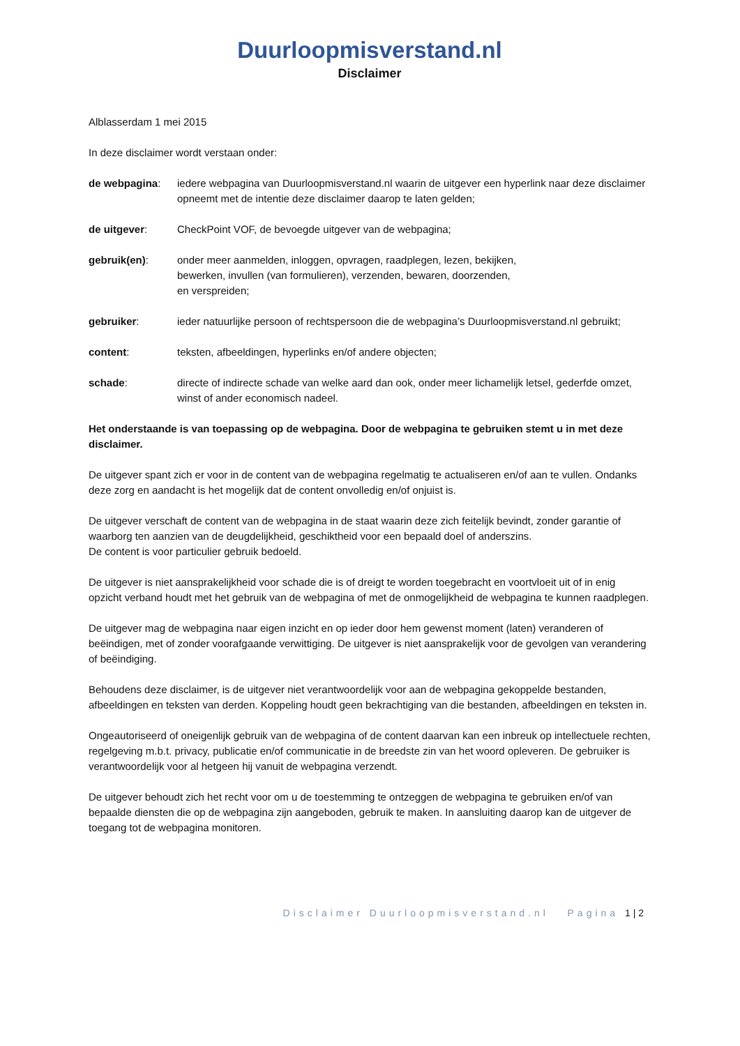Duurloopmisverstand.nl
Disclaimer
Alblasserdam 1 mei 2015
In deze disclaimer wordt verstaan onder:
de webpagina: iedere webpagina van Duurloopmisverstand.nl waarin de uitgever een hyperlink naar deze disclaimer opneemt met de intentie deze disclaimer daarop te laten gelden;
de uitgever: CheckPoint VOF, de bevoegde uitgever van de webpagina;
gebruik(en): onder meer aanmelden, inloggen, opvragen, raadplegen, lezen, bekijken,
bewerken, invullen (van formulieren), verzenden, bewaren, doorzenden,
en verspreiden;
gebruiker: ieder natuurlijke persoon of rechtspersoon die de webpagina’s Duurloopmisverstand.nl gebruikt;
content: teksten, afbeeldingen, hyperlinks en/of andere objecten;
schade: directe of indirecte schade van welke aard dan ook, onder meer lichamelijk letsel, gederfde omzet, winst of ander economisch nadeel.
Het onderstaande is van toepassing op de webpagina. Door de webpagina te gebruiken stemt u in met deze disclaimer.
De uitgever spant zich er voor in de content van de webpagina regelmatig te actualiseren en/of aan te vullen. Ondanks deze zorg en aandacht is het mogelijk dat de content onvolledig en/of onjuist is.
De uitgever verschaft de content van de webpagina in de staat waarin deze zich feitelijk bevindt, zonder garantie of waarborg ten aanzien van de deugdelijkheid, geschiktheid voor een bepaald doel of anderszins.
De content is voor particulier gebruik bedoeld.
De uitgever is niet aansprakelijkheid voor schade die is of dreigt te worden toegebracht en voortvloeit uit of in enig opzicht verband houdt met het gebruik van de webpagina of met de onmogelijkheid de webpagina te kunnen raadplegen.
De uitgever mag de webpagina naar eigen inzicht en op ieder door hem gewenst moment (laten) veranderen of beëindigen, met of zonder voorafgaande verwittiging. De uitgever is niet aansprakelijk voor de gevolgen van verandering of beëindiging.
Behoudens deze disclaimer, is de uitgever niet verantwoordelijk voor aan de webpagina gekoppelde bestanden, afbeeldingen en teksten van derden. Koppeling houdt geen bekrachtiging van die bestanden, afbeeldingen en teksten in.
Ongeautoriseerd of oneigenlijk gebruik van de webpagina of de content daarvan kan een inbreuk op intellectuele rechten, regelgeving m.b.t. privacy, publicatie en/of communicatie in de breedste zin van het woord opleveren. De gebruiker is verantwoordelijk voor al hetgeen hij vanuit de webpagina verzendt.
De uitgever behoudt zich het recht voor om u de toestemming te ontzeggen de webpagina te gebruiken en/of van bepaalde diensten die op de webpagina zijn aangeboden, gebruik te maken. In aansluiting daarop kan de uitgever de toegang tot de webpagina monitoren.
Disclaimer Duurloopmisverstand.nl Pagina 1 | 2